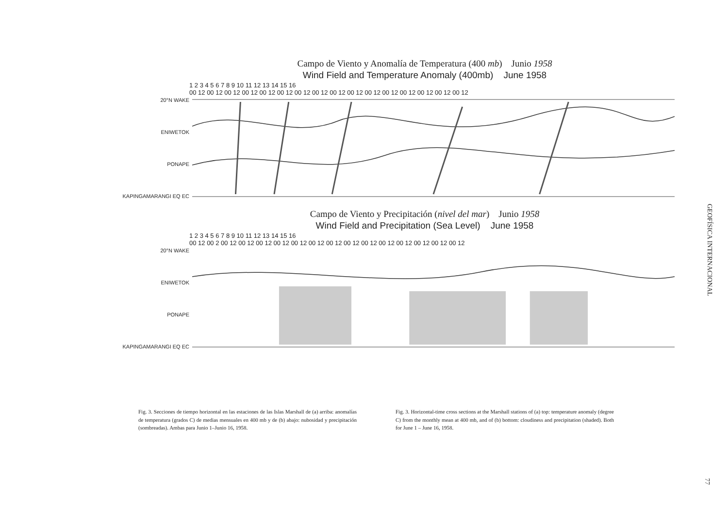Campo de Viento y Anomalía de Temperatura (400 mb) Junio 1958
Wind Field and Temperature Anomaly (400mb) June 1958
1 2 3 4 5 6 7 8 9 10 11 12 13 14 15 16
00 12 00 12 00 12 00 12 00 12 00 12 00 12 00 12 00 12 00 12 00 12 00 12 00 12 00 12 00 12 00 12
20°N WAKE
ENIWETOK
PONAPE
KAPINGAMARANGI EQ EC
Campo de Viento y Precipitación (nivel del mar) Junio 1958
Wind Field and Precipitation (Sea Level) June 1958
1 2 3 4 5 6 7 8 9 10 11 12 13 14 15 16
00 12 00 2 00 12 00 12 00 12 00 12 00 12 00 12 00 12 00 12 00 12 00 12 00 12 00 12 00 12 00 12
20°N WAKE
ENIWETOK
PONAPE
KAPINGAMARANGI EQ EC
Fig. 3. Secciones de tiempo horizontal en las estaciones de las Islas Marshall de (a) arriba: anomalías de temperatura (grados C) de medias mensuales en 400 mb y de (b) abajo: nubosidad y precipitación (sombreadas). Ambas para Junio 1–Junio 16, 1958.
Fig. 3. Horizontal-time cross sections at the Marshall stations of (a) top: temperature anomaly (degree C) from the monthly mean at 400 mb, and of (b) bottom: cloudiness and precipitation (shaded). Both for June 1 – June 16, 1958.
GEOFÍSICA INTERNACIONAL
77